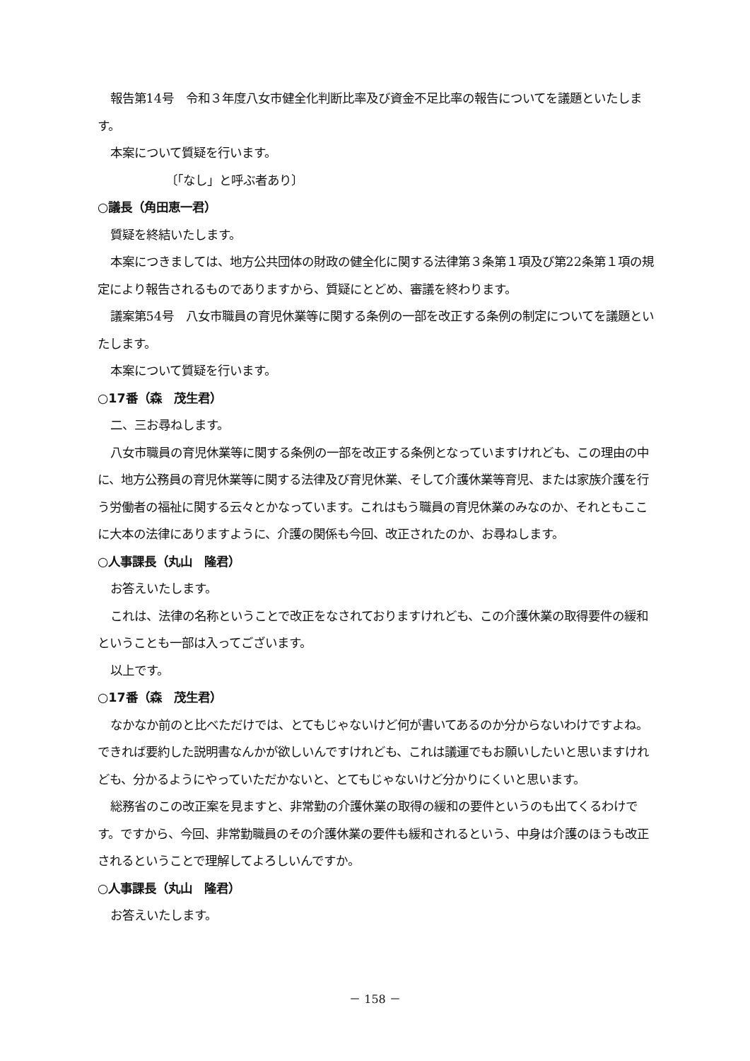報告第14号　令和３年度八女市健全化判断比率及び資金不足比率の報告についてを議題といたします。
本案について質疑を行います。
〔「なし」と呼ぶ者あり〕
○議長（角田恵一君）
質疑を終結いたします。
本案につきましては、地方公共団体の財政の健全化に関する法律第３条第１項及び第22条第１項の規定により報告されるものでありますから、質疑にとどめ、審議を終わります。
議案第54号　八女市職員の育児休業等に関する条例の一部を改正する条例の制定についてを議題といたします。
本案について質疑を行います。
○17番（森　茂生君）
二、三お尋ねします。
八女市職員の育児休業等に関する条例の一部を改正する条例となっていますけれども、この理由の中に、地方公務員の育児休業等に関する法律及び育児休業、そして介護休業等育児、または家族介護を行う労働者の福祉に関する云々とかなっています。これはもう職員の育児休業のみなのか、それともここに大本の法律にありますように、介護の関係も今回、改正されたのか、お尋ねします。
○人事課長（丸山　隆君）
お答えいたします。
これは、法律の名称ということで改正をなされておりますけれども、この介護休業の取得要件の緩和ということも一部は入ってございます。
以上です。
○17番（森　茂生君）
なかなか前のと比べただけでは、とてもじゃないけど何が書いてあるのか分からないわけですよね。できれば要約した説明書なんかが欲しいんですけれども、これは議運でもお願いしたいと思いますけれども、分かるようにやっていただかないと、とてもじゃないけど分かりにくいと思います。
総務省のこの改正案を見ますと、非常勤の介護休業の取得の緩和の要件というのも出てくるわけです。ですから、今回、非常勤職員のその介護休業の要件も緩和されるという、中身は介護のほうも改正されるということで理解してよろしいんですか。
○人事課長（丸山　隆君）
お答えいたします。
－ 158 －